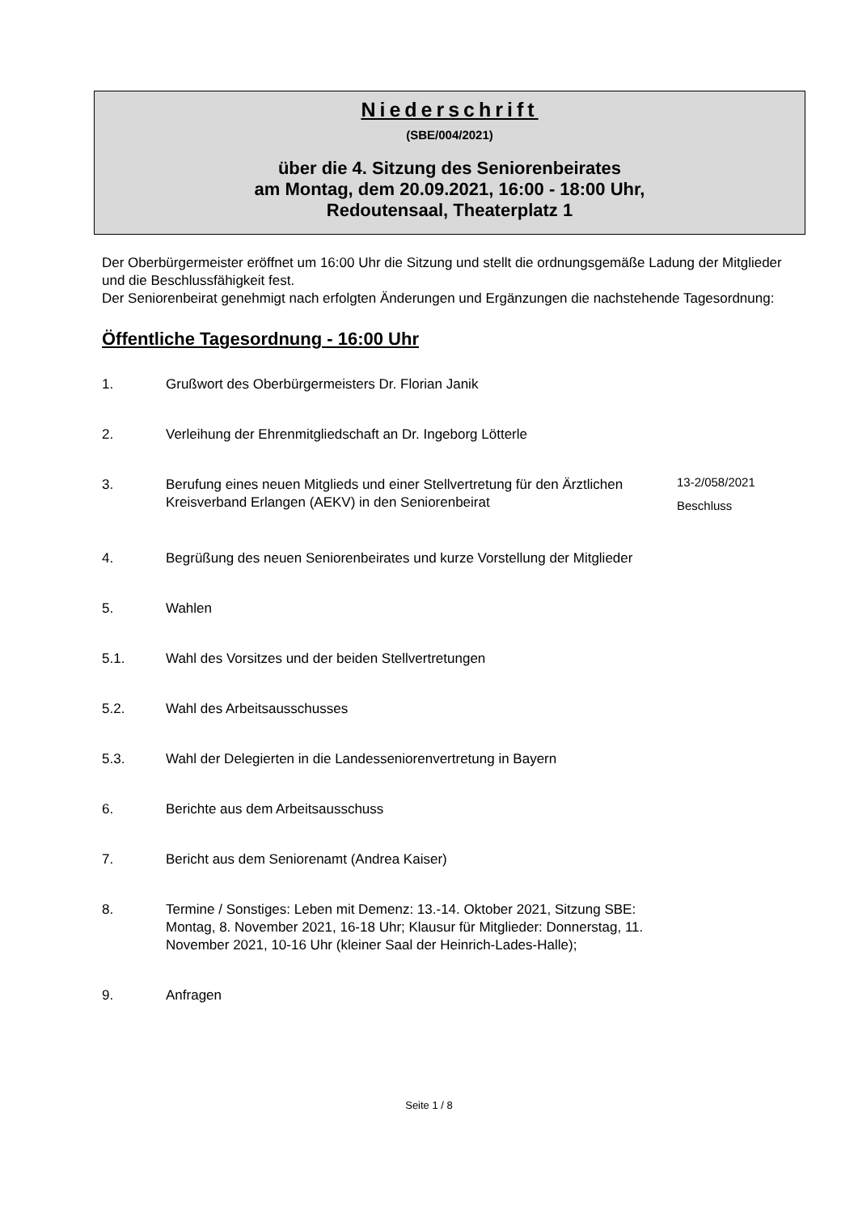Niederschrift
(SBE/004/2021)
über die 4. Sitzung des Seniorenbeirates
am Montag, dem 20.09.2021, 16:00 - 18:00 Uhr,
Redoutensaal, Theaterplatz 1
Der Oberbürgermeister eröffnet um 16:00 Uhr die Sitzung und stellt die ordnungsgemäße Ladung der Mitglieder und die Beschlussfähigkeit fest.
Der Seniorenbeirat genehmigt nach erfolgten Änderungen und Ergänzungen die nachstehende Tagesordnung:
Öffentliche Tagesordnung - 16:00 Uhr
1. Grußwort des Oberbürgermeisters Dr. Florian Janik
2. Verleihung der Ehrenmitgliedschaft an Dr. Ingeborg Lötterle
3. Berufung eines neuen Mitglieds und einer Stellvertretung für den Ärztlichen Kreisverband Erlangen (AEKV) in den Seniorenbeirat
13-2/058/2021
Beschluss
4. Begrüßung des neuen Seniorenbeirates und kurze Vorstellung der Mitglieder
5. Wahlen
5.1. Wahl des Vorsitzes und der beiden Stellvertretungen
5.2. Wahl des Arbeitsausschusses
5.3. Wahl der Delegierten in die Landesseniorenvertretung in Bayern
6. Berichte aus dem Arbeitsausschuss
7. Bericht aus dem Seniorenamt (Andrea Kaiser)
8. Termine / Sonstiges: Leben mit Demenz: 13.-14. Oktober 2021, Sitzung SBE: Montag, 8. November 2021, 16-18 Uhr; Klausur für Mitglieder: Donnerstag, 11. November 2021, 10-16 Uhr (kleiner Saal der Heinrich-Lades-Halle);
9. Anfragen
Seite 1 / 8